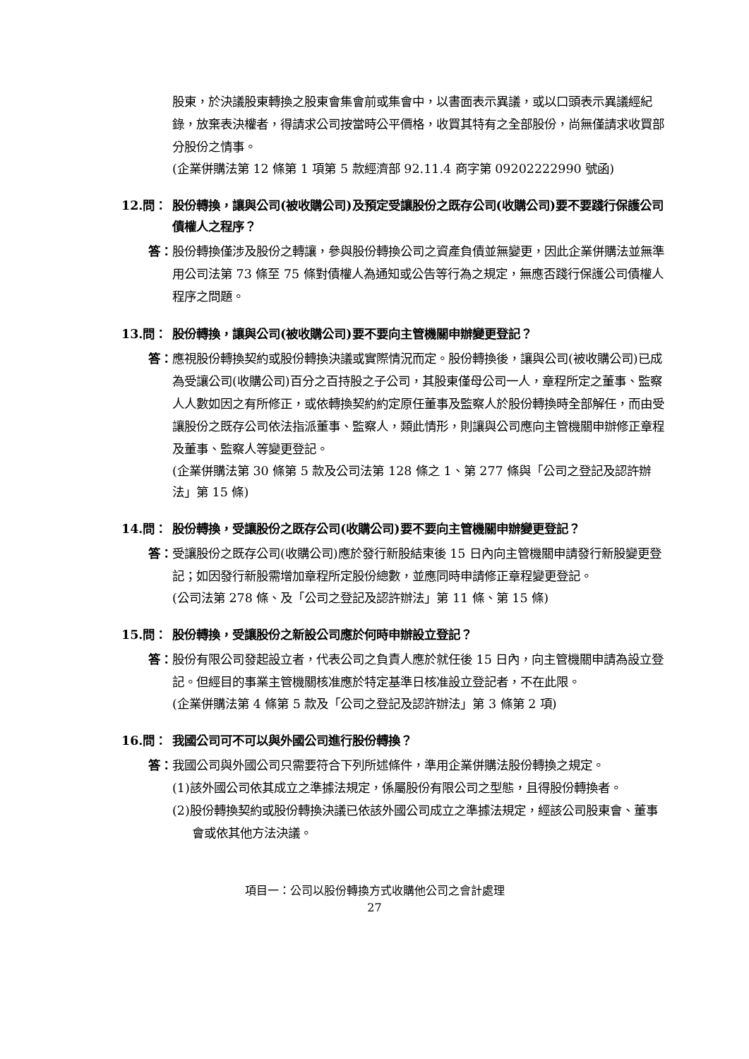股東，於決議股東轉換之股東會集會前或集會中，以書面表示異議，或以口頭表示異議經紀錄，放棄表決權者，得請求公司按當時公平價格，收買其特有之全部股份，尚無僅請求收買部分股份之情事。
(企業併購法第 12 條第 1 項第 5 款經濟部 92.11.4 商字第 09202222990 號函)
12.問： 股份轉換，讓與公司(被收購公司)及預定受讓股份之既存公司(收購公司)要不要踐行保護公司債權人之程序？
答：
股份轉換僅涉及股份之轉讓，參與股份轉換公司之資產負債並無變更，因此企業併購法並無準用公司法第 73 條至 75 條對債權人為通知或公告等行為之規定，無應否踐行保護公司債權人程序之問題。
13.問： 股份轉換，讓與公司(被收購公司)要不要向主管機關申辦變更登記？
答：
應視股份轉換契約或股份轉換決議或實際情況而定。股份轉換後，讓與公司(被收購公司)已成為受讓公司(收購公司)百分之百持股之子公司，其股東僅母公司一人，章程所定之董事、監察人人數如因之有所修正，或依轉換契約約定原任董事及監察人於股份轉換時全部解任，而由受讓股份之既存公司依法指派董事、監察人，類此情形，則讓與公司應向主管機關申辦修正章程及董事、監察人等變更登記。
(企業併購法第 30 條第 5 款及公司法第 128 條之 1、第 277 條與「公司之登記及認許辦法」第 15 條)
14.問： 股份轉換，受讓股份之既存公司(收購公司)要不要向主管機關申辦變更登記？
答：
受讓股份之既存公司(收購公司)應於發行新股結束後 15 日內向主管機關申請發行新股變更登記；如因發行新股需增加章程所定股份總數，並應同時申請修正章程變更登記。
(公司法第 278 條、及「公司之登記及認許辦法」第 11 條、第 15 條)
15.問： 股份轉換，受讓股份之新設公司應於何時申辦設立登記？
答：
股份有限公司發起設立者，代表公司之負責人應於就任後 15 日內，向主管機關申請為設立登記。但經目的事業主管機關核准應於特定基準日核准設立登記者，不在此限。
(企業併購法第 4 條第 5 款及「公司之登記及認許辦法」第 3 條第 2 項)
16.問： 我國公司可不可以與外國公司進行股份轉換？
答：
我國公司與外國公司只需要符合下列所述條件，準用企業併購法股份轉換之規定。
(1)該外國公司依其成立之準據法規定，係屬股份有限公司之型態，且得股份轉換者。
(2)股份轉換契約或股份轉換決議已依該外國公司成立之準據法規定，經該公司股東會、董事會或依其他方法決議。
項目一：公司以股份轉換方式收購他公司之會計處理
27